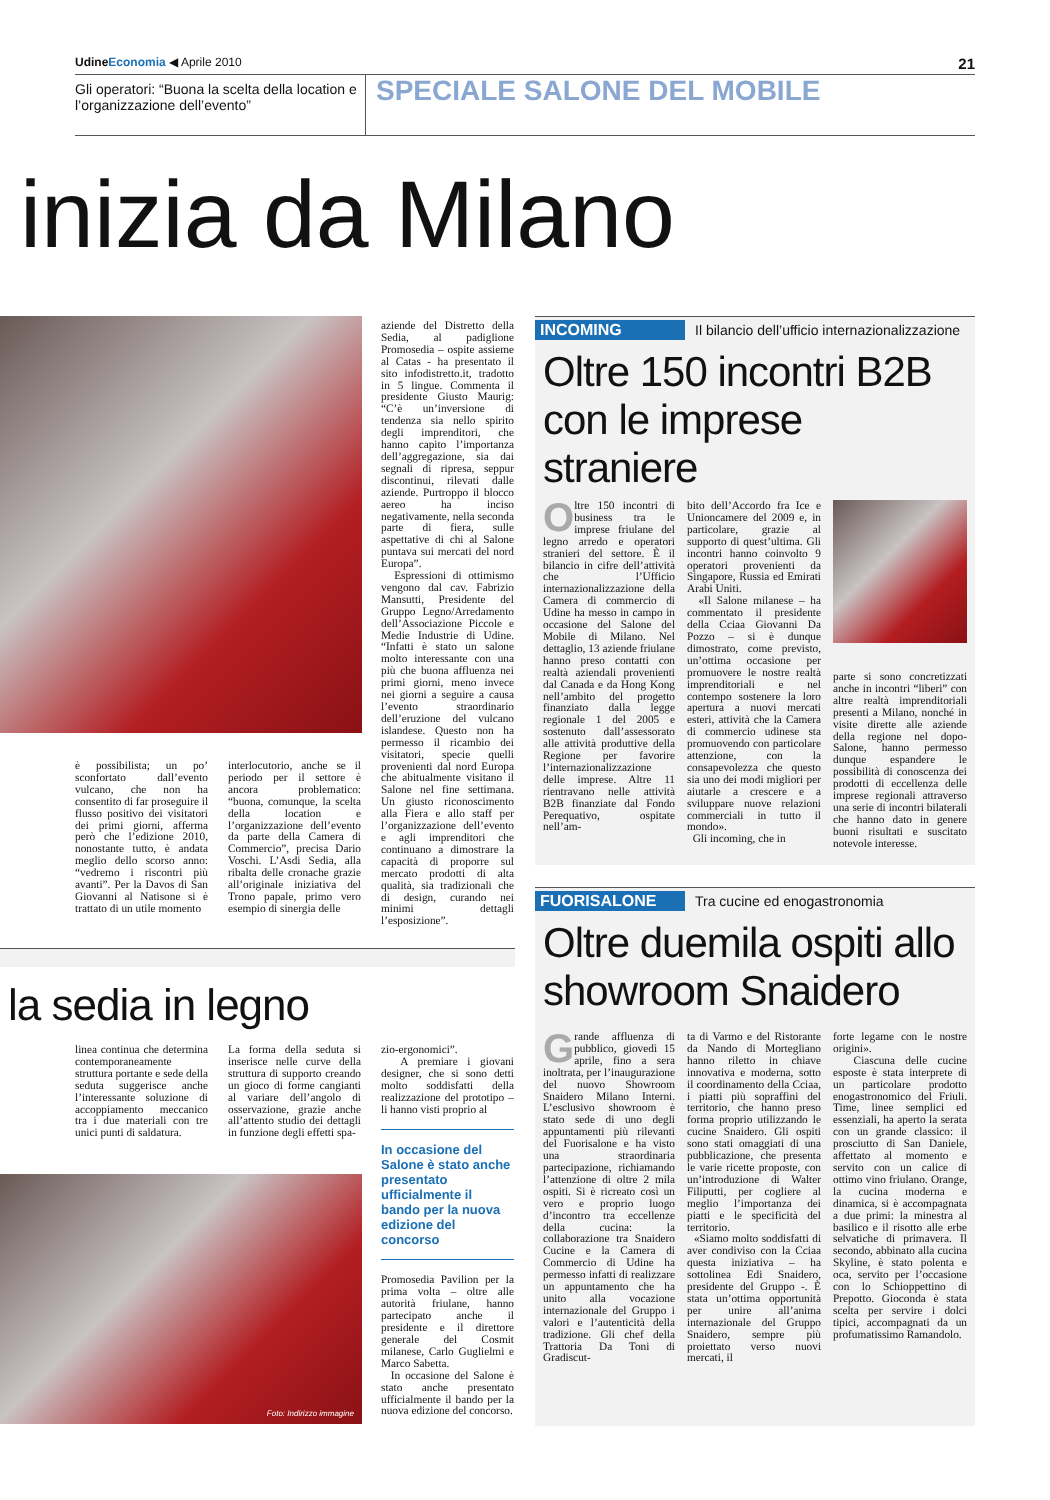Udine Economia ◀ Aprile 2010 21
Gli operatori: “Buona la scelta della location e l’organizzazione dell’evento”
SPECIALE SALONE DEL MOBILE
inizia da Milano
aziende del Distretto della Sedia, al padiglione Promosedia – ospite assieme al Catas - ha presentato il sito infodistretto.it, tradotto in 5 lingue. Commenta il presidente Giusto Maurig: “C’è un’inversione di tendenza sia nello spirito degli imprenditori, che hanno capito l’importanza dell’aggregazione, sia dai segnali di ripresa, seppur discontinui, rilevati dalle aziende. Purtroppo il blocco aereo ha inciso negativamente, nella seconda parte di fiera, sulle aspettative di chi al Salone puntava sui mercati del nord Europa”.
Espressioni di ottimismo vengono dal cav. Fabrizio Mansutti, Presidente del Gruppo Legno/Arredamento dell’Associazione Piccole e Medie Industrie di Udine. “Infatti è stato un salone molto interessante con una più che buona affluenza nei primi giorni, meno invece nei giorni a seguire a causa l’evento straordinario dell’eruzione del vulcano islandese. Questo non ha permesso il ricambio dei visitatori, specie quelli provenienti dal nord Europa che abitualmente visitano il Salone nel fine settimana. Un giusto riconoscimento alla Fiera e allo staff per l’organizzazione dell’evento e agli imprenditori che continuano a dimostrare la capacità di proporre sul mercato prodotti di alta qualità, sia tradizionali che di design, curando nei minimi dettagli l’esposizione”.
è possibilista; un po’ sconfortato dall’evento vulcano, che non ha consentito di far proseguire il flusso positivo dei visitatori dei primi giorni, afferma però che l’edizione 2010, nonostante tutto, è andata meglio dello scorso anno: “vedremo i riscontri più avanti”. Per la Davos di San Giovanni al Natisone si è trattato di un utile momento
interlocutorio, anche se il periodo per il settore è ancora problematico: “buona, comunque, la scelta della location e l’organizzazione dell’evento da parte della Camera di Commercio”, precisa Dario Voschi. L’Asdi Sedia, alla ribalta delle cronache grazie all’originale iniziativa del Trono papale, primo vero esempio di sinergia delle
INCOMING Il bilancio dell’ufficio internazionalizzazione
Oltre 150 incontri B2B con le imprese straniere
Oltre 150 incontri di business tra le imprese friulane del legno arredo e operatori stranieri del settore. È il bilancio in cifre dell’attività che l’Ufficio internazionalizzazione della Camera di commercio di Udine ha messo in campo in occasione del Salone del Mobile di Milano. Nel dettaglio, 13 aziende friulane hanno preso contatti con realtà aziendali provenienti dal Canada e da Hong Kong nell’ambito del progetto finanziato dalla legge regionale 1 del 2005 e sostenuto dall’assessorato alle attività produttive della Regione per favorire l’internazionalizzazione delle imprese. Altre 11 rientravano nelle attività B2B finanziate dal Fondo Perequativo, ospitate nell’am-
bito dell’Accordo fra Ice e Unioncamere del 2009 e, in particolare, grazie al supporto di quest’ultima. Gli incontri hanno coinvolto 9 operatori provenienti da Singapore, Russia ed Emirati Arabi Uniti.
«Il Salone milanese – ha commentato il presidente della Cciaa Giovanni Da Pozzo – si è dunque dimostrato, come previsto, un’ottima occasione per promuovere le nostre realtà imprenditoriali e nel contempo sostenere la loro apertura a nuovi mercati esteri, attività che la Camera di commercio udinese sta promuovendo con particolare attenzione, con la consapevolezza che questo sia uno dei modi migliori per aiutarle a crescere e a sviluppare nuove relazioni commerciali in tutto il mondo».
Gli incoming, che in
parte si sono concretizzati anche in incontri “liberi” con altre realtà imprenditoriali presenti a Milano, nonché in visite dirette alle aziende della regione nel dopo-Salone, hanno permesso dunque espandere le possibilità di conoscenza dei prodotti di eccellenza delle imprese regionali attraverso una serie di incontri bilaterali che hanno dato in genere buoni risultati e suscitato notevole interesse.
la sedia in legno
linea continua che determina contemporaneamente struttura portante e sede della seduta suggerisce anche l’interessante soluzione di accoppiamento meccanico tra i due materiali con tre unici punti di saldatura.
La forma della seduta si inserisce nelle curve della struttura di supporto creando un gioco di forme cangianti al variare dell’angolo di osservazione, grazie anche all’attento studio dei dettagli in funzione degli effetti spa-
zio-ergonomici”.
A premiare i giovani designer, che si sono detti molto soddisfatti della realizzazione del prototipo – li hanno visti proprio al
In occasione del Salone è stato anche presentato ufficialmente il bando per la nuova edizione del concorso
Promosedia Pavilion per la prima volta – oltre alle autorità friulane, hanno partecipato anche il presidente e il direttore generale del Cosmit milanese, Carlo Guglielmi e Marco Sabetta.
In occasione del Salone è stato anche presentato ufficialmente il bando per la nuova edizione del concorso.
Foto: Indirizzo immagine
FUORISALONE Tra cucine ed enogastronomia
Oltre duemila ospiti allo showroom Snaidero
Grande affluenza di pubblico, giovedì 15 aprile, fino a sera inoltrata, per l’inaugurazione del nuovo Showroom Snaidero Milano Interni. L’esclusivo showroom è stato sede di uno degli appuntamenti più rilevanti del Fuorisalone e ha visto una straordinaria partecipazione, richiamando l’attenzione di oltre 2 mila ospiti. Si è ricreato così un vero e proprio luogo d’incontro tra eccellenze della cucina: la collaborazione tra Snaidero Cucine e la Camera di Commercio di Udine ha permesso infatti di realizzare un appuntamento che ha unito alla vocazione internazionale del Gruppo i valori e l’autenticità della tradizione. Gli chef della Trattoria Da Toni di Gradiscut-
ta di Varmo e del Ristorante da Nando di Mortegliano hanno riletto in chiave innovativa e moderna, sotto il coordinamento della Cciaa, i piatti più sopraffini del territorio, che hanno preso forma proprio utilizzando le cucine Snaidero. Gli ospiti sono stati omaggiati di una pubblicazione, che presenta le varie ricette proposte, con un’introduzione di Walter Filiputti, per cogliere al meglio l’importanza dei piatti e le specificità del territorio.
«Siamo molto soddisfatti di aver condiviso con la Cciaa questa iniziativa – ha sottolinea Edi Snaidero, presidente del Gruppo -. È stata un’ottima opportunità per unire all’anima internazionale del Gruppo Snaidero, sempre più proiettato verso nuovi mercati, il
forte legame con le nostre origini».
Ciascuna delle cucine esposte è stata interprete di un particolare prodotto enogastronomico del Friuli. Time, linee semplici ed essenziali, ha aperto la serata con un grande classico: il prosciutto di San Daniele, affettato al momento e servito con un calice di ottimo vino friulano. Orange, la cucina moderna e dinamica, si è accompagnata a due primi: la minestra al basilico e il risotto alle erbe selvatiche di primavera. Il secondo, abbinato alla cucina Skyline, è stato polenta e oca, servito per l’occasione con lo Schioppettino di Prepotto. Gioconda è stata scelta per servire i dolci tipici, accompagnati da un profumatissimo Ramandolo.